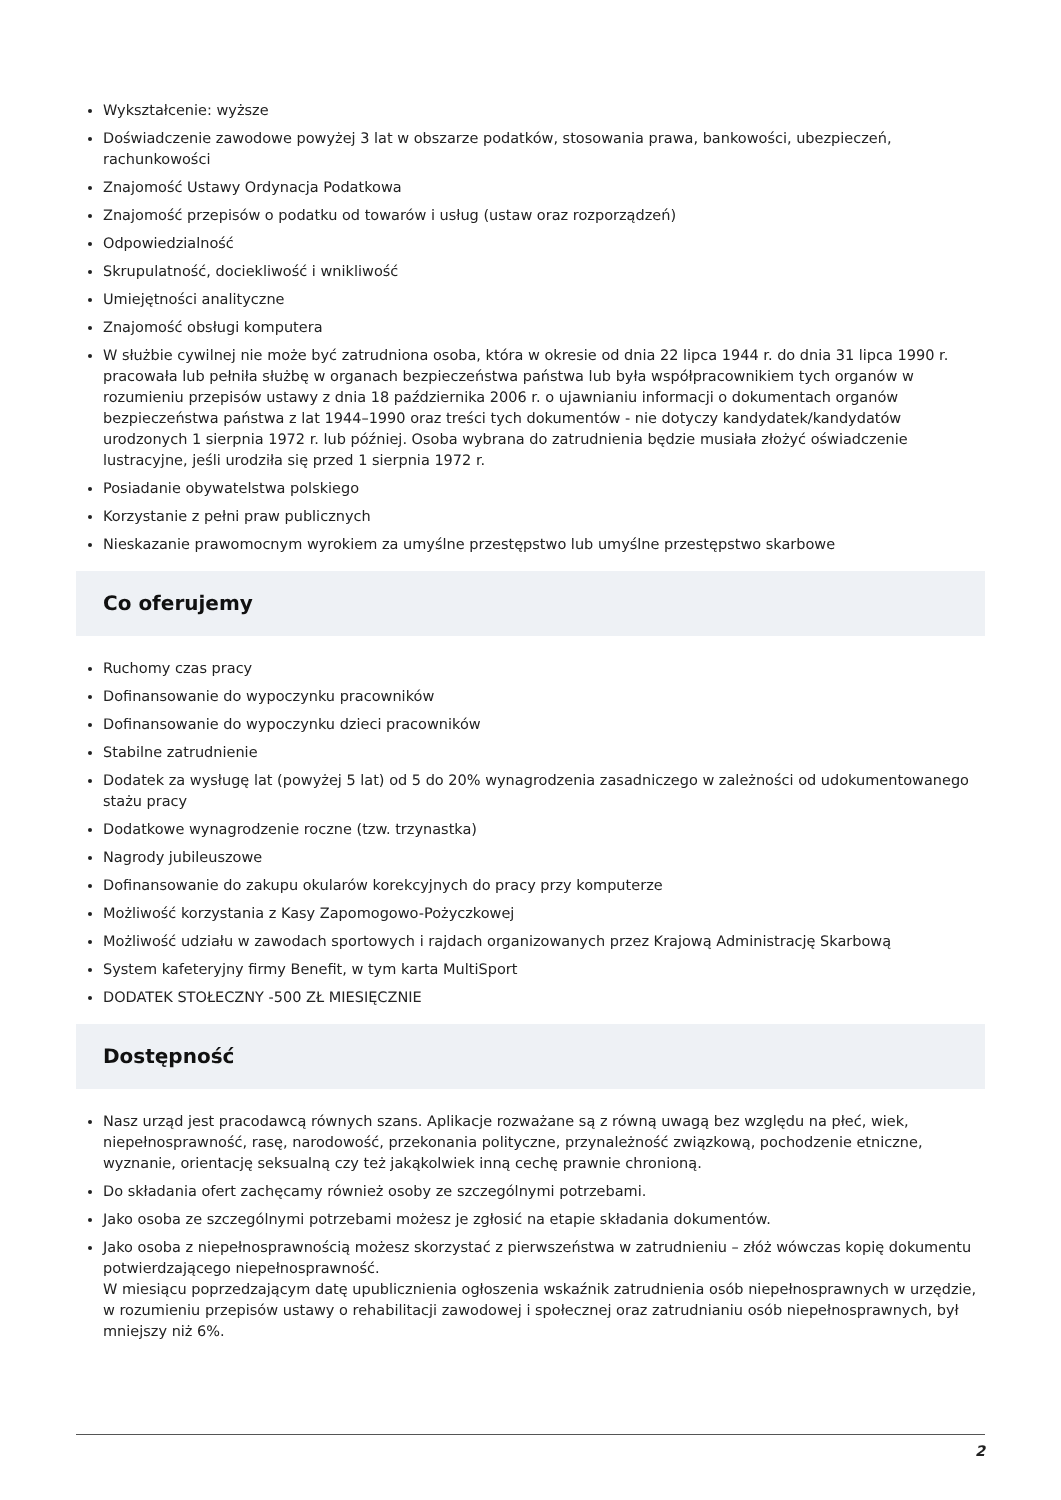Wykształcenie: wyższe
Doświadczenie zawodowe powyżej 3 lat w obszarze podatków, stosowania prawa, bankowości, ubezpieczeń, rachunkowości
Znajomość Ustawy Ordynacja Podatkowa
Znajomość przepisów o podatku od towarów i usług (ustaw oraz rozporządzeń)
Odpowiedzialność
Skrupulatność, dociekliwość i wnikliwość
Umiejętności analityczne
Znajomość obsługi komputera
W służbie cywilnej nie może być zatrudniona osoba, która w okresie od dnia 22 lipca 1944 r. do dnia 31 lipca 1990 r. pracowała lub pełniła służbę w organach bezpieczeństwa państwa lub była współpracownikiem tych organów w rozumieniu przepisów ustawy z dnia 18 października 2006 r. o ujawnianiu informacji o dokumentach organów bezpieczeństwa państwa z lat 1944–1990 oraz treści tych dokumentów - nie dotyczy kandydatek/kandydatów urodzonych 1 sierpnia 1972 r. lub później. Osoba wybrana do zatrudnienia będzie musiała złożyć oświadczenie lustracyjne, jeśli urodziła się przed 1 sierpnia 1972 r.
Posiadanie obywatelstwa polskiego
Korzystanie z pełni praw publicznych
Nieskazanie prawomocnym wyrokiem za umyślne przestępstwo lub umyślne przestępstwo skarbowe
Co oferujemy
Ruchomy czas pracy
Dofinansowanie do wypoczynku pracowników
Dofinansowanie do wypoczynku dzieci pracowników
Stabilne zatrudnienie
Dodatek za wysługę lat (powyżej 5 lat) od 5 do 20% wynagrodzenia zasadniczego w zależności od udokumentowanego stażu pracy
Dodatkowe wynagrodzenie roczne (tzw. trzynastka)
Nagrody jubileuszowe
Dofinansowanie do zakupu okularów korekcyjnych do pracy przy komputerze
Możliwość korzystania z Kasy Zapomogowo-Pożyczkowej
Możliwość udziału w zawodach sportowych i rajdach organizowanych przez Krajową Administrację Skarbową
System kafeteryjny firmy Benefit, w tym karta MultiSport
DODATEK STOŁECZNY -500 ZŁ MIESIĘCZNIE
Dostępność
Nasz urząd jest pracodawcą równych szans. Aplikacje rozważane są z równą uwagą bez względu na płeć, wiek, niepełnosprawność, rasę, narodowość, przekonania polityczne, przynależność związkową, pochodzenie etniczne, wyznanie, orientację seksualną czy też jakąkolwiek inną cechę prawnie chronioną.
Do składania ofert zachęcamy również osoby ze szczególnymi potrzebami.
Jako osoba ze szczególnymi potrzebami możesz je zgłosić na etapie składania dokumentów.
Jako osoba z niepełnosprawnością możesz skorzystać z pierwszeństwa w zatrudnieniu – złóż wówczas kopię dokumentu potwierdzającego niepełnosprawność.
W miesiącu poprzedzającym datę upublicznienia ogłoszenia wskaźnik zatrudnienia osób niepełnosprawnych w urzędzie, w rozumieniu przepisów ustawy o rehabilitacji zawodowej i społecznej oraz zatrudnianiu osób niepełnosprawnych, był mniejszy niż 6%.
2